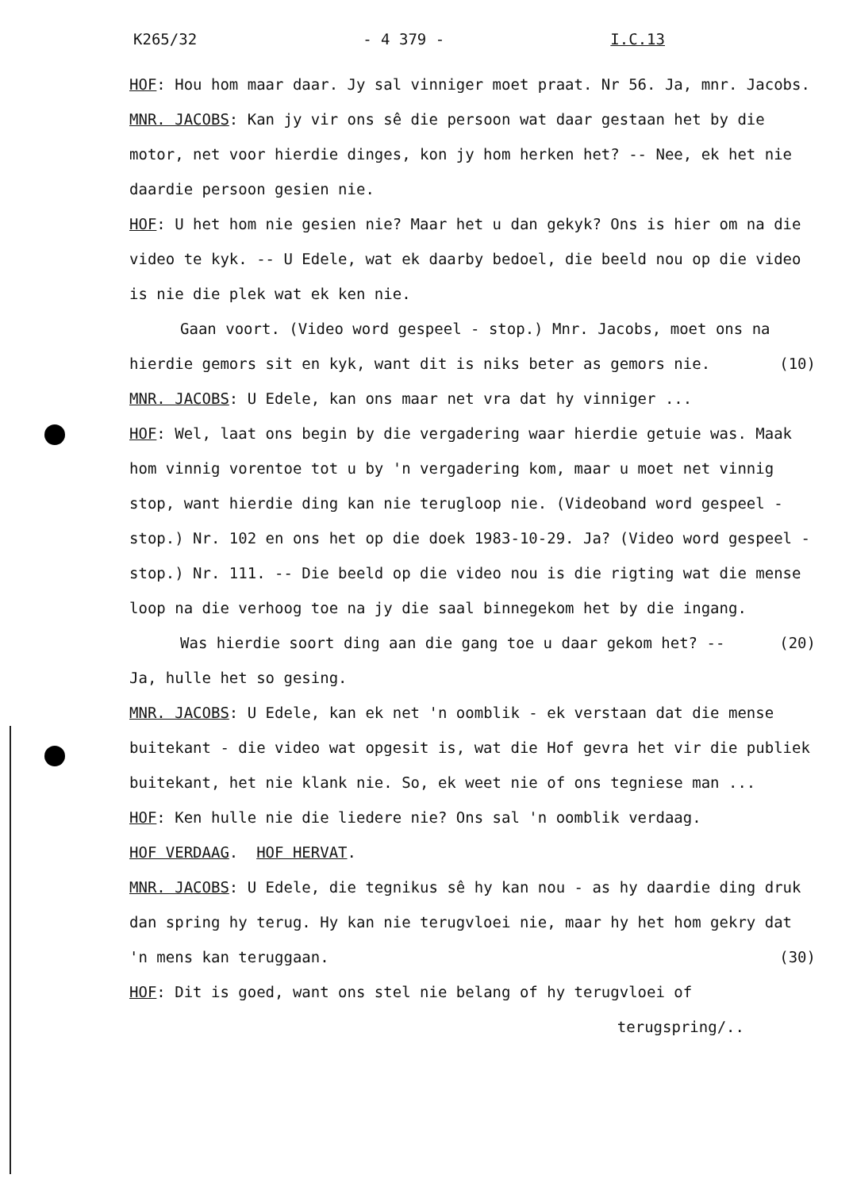K265/32 - 4 379 - I.C.13
HOF: Hou hom maar daar. Jy sal vinniger moet praat. Nr 56. Ja, mnr. Jacobs.
MNR. JACOBS: Kan jy vir ons sê die persoon wat daar gestaan het by die motor, net voor hierdie dinges, kon jy hom herken het? -- Nee, ek het nie daardie persoon gesien nie.
HOF: U het hom nie gesien nie? Maar het u dan gekyk? Ons is hier om na die video te kyk. -- U Edele, wat ek daarby bedoel, die beeld nou op die video is nie die plek wat ek ken nie.
Gaan voort. (Video word gespeel - stop.) Mnr. Jacobs, moet ons na hierdie gemors sit en kyk, want dit is niks beter as (10) gemors nie.
MNR. JACOBS: U Edele, kan ons maar net vra dat hy vinniger ...
HOF: Wel, laat ons begin by die vergadering waar hierdie getuie was. Maak hom vinnig vorentoe tot u by 'n vergadering kom, maar u moet net vinnig stop, want hierdie ding kan nie terugloop nie. (Videoband word gespeel - stop.) Nr. 102 en ons het op die doek 1983-10-29. Ja? (Video word gespeel - stop.) Nr. 111. -- Die beeld op die video nou is die rigting wat die mense loop na die verhoog toe na jy die saal binnegekom het by die ingang.
Was hierdie soort ding aan die gang toe u daar gekom (20) het? -- Ja, hulle het so gesing.
MNR. JACOBS: U Edele, kan ek net 'n oomblik - ek verstaan dat die mense buitekant - die video wat opgesit is, wat die Hof gevra het vir die publiek buitekant, het nie klank nie. So, ek weet nie of ons tegniese man ...
HOF: Ken hulle nie die liedere nie? Ons sal 'n oomblik verdaag.
HOF VERDAAG. HOF HERVAT.
MNR. JACOBS: U Edele, die tegnikus sê hy kan nou - as hy daardie ding druk dan spring hy terug. Hy kan nie terugvloei nie, maar hy het hom gekry dat 'n mens kan teruggaan. (30)
HOF: Dit is goed, want ons stel nie belang of hy terugvloei of
terugspring/..